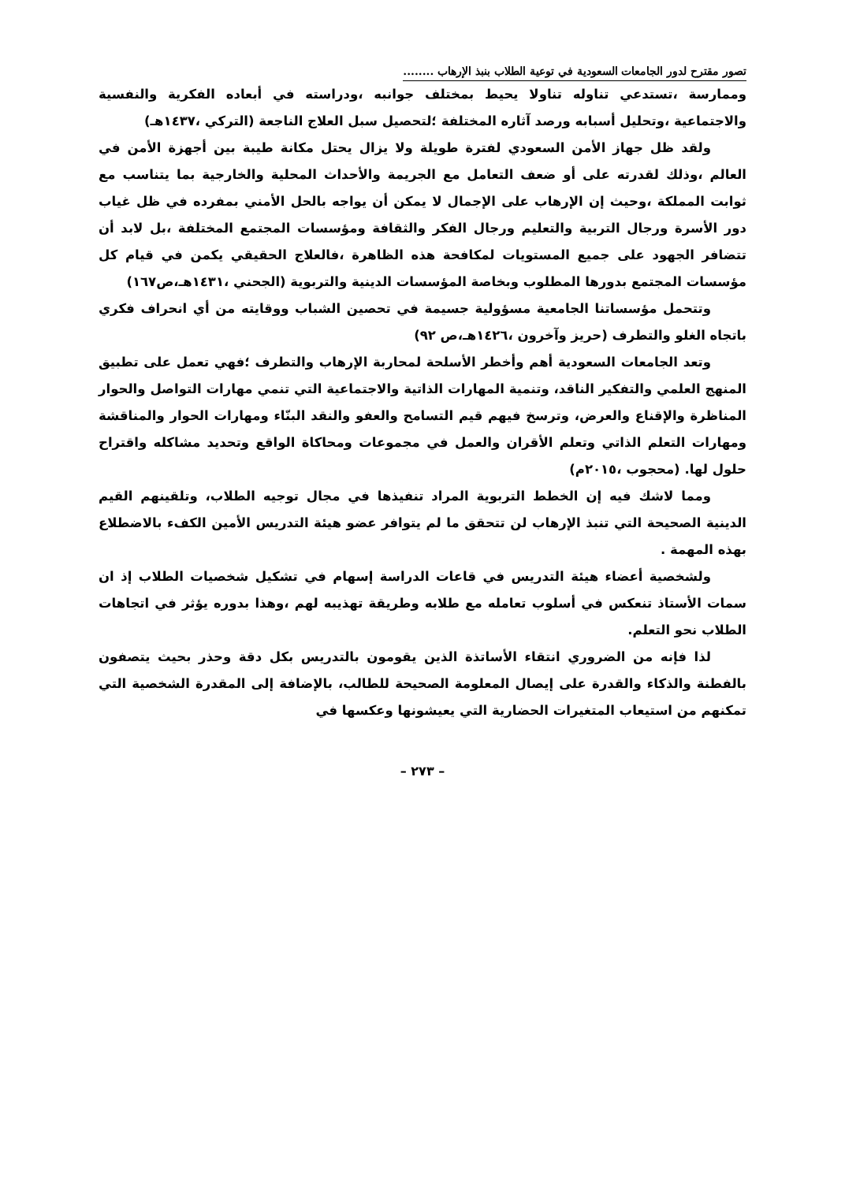تصور مقترح لدور الجامعات السعودية في توعية الطلاب بنبذ الإرهاب ........
وممارسة ،تستدعي تناوله تناولا يحيط بمختلف جوانبه ،ودراسته في أبعاده الفكرية والنفسية والاجتماعية ،وتحليل أسبابه ورصد آثاره المختلفة ؛لتحصيل سبل العلاج الناجعة (التركي ،١٤٣٧هـ)
ولقد ظل جهاز الأمن السعودي لفترة طويلة ولا يزال يحتل مكانة طيبة بين أجهزة الأمن في العالم ،وذلك لقدرته على أو ضعف التعامل مع الجريمة والأحداث المحلية والخارجية بما يتناسب مع ثوابت المملكة ،وحيث إن الإرهاب على الإجمال لا يمكن أن يواجه بالحل الأمني بمفرده في ظل غياب دور الأسرة ورجال التربية والتعليم ورجال الفكر والثقافة ومؤسسات المجتمع المختلفة ،بل لابد أن تتضافر الجهود على جميع المستويات لمكافحة هذه الظاهرة ،فالعلاج الحقيقي يكمن في قيام كل مؤسسات المجتمع بدورها المطلوب وبخاصة المؤسسات الدينية والتربوية (الجحني ،١٤٣١هـ،ص١٦٧)
وتتحمل مؤسساتنا الجامعية مسؤولية جسيمة في تحصين الشباب ووقايته من أي انحراف فكري باتجاه الغلو والتطرف (حريز وآخرون ،١٤٢٦هـ،ص ٩٢)
وتعد الجامعات السعودية أهم وأخطر الأسلحة لمحاربة الإرهاب والتطرف ؛فهي تعمل على تطبيق المنهج العلمي والتفكير الناقد، وتنمية المهارات الذاتية والاجتماعية التي تنمي مهارات التواصل والحوار المناظرة والإقناع والعرض، وترسخ فيهم قيم التسامح والعفو والنقد البنّاء ومهارات الحوار والمناقشة ومهارات التعلم الذاتي وتعلم الأقران والعمل في مجموعات ومحاكاة الواقع وتحديد مشاكله واقتراح حلول لها. (محجوب ،٢٠١٥م)
ومما لاشك فيه إن الخطط التربوية المراد تنفيذها في مجال توجيه الطلاب، وتلقينهم القيم الدينية الصحيحة التي تنبذ الإرهاب لن تتحقق ما لم يتوافر عضو هيئة التدريس الأمين الكفء بالاضطلاع بهذه المهمة .
ولشخصية أعضاء هيئة التدريس في قاعات الدراسة إسهام في تشكيل شخصيات الطلاب إذ ان سمات الأستاذ تنعكس في أسلوب تعامله مع طلابه وطريقة تهذيبه لهم ،وهذا بدوره يؤثر في اتجاهات الطلاب نحو التعلم.
لذا فإنه من الضروري انتقاء الأساتذة الذين يقومون بالتدريس بكل دقة وحذر بحيث يتصفون بالفطنة والذكاء والقدرة على إيصال المعلومة الصحيحة للطالب، بالإضافة إلى المقدرة الشخصية التي تمكنهم من استيعاب المتغيرات الحضارية التي يعيشونها وعكسها في
– ٢٧٣ –